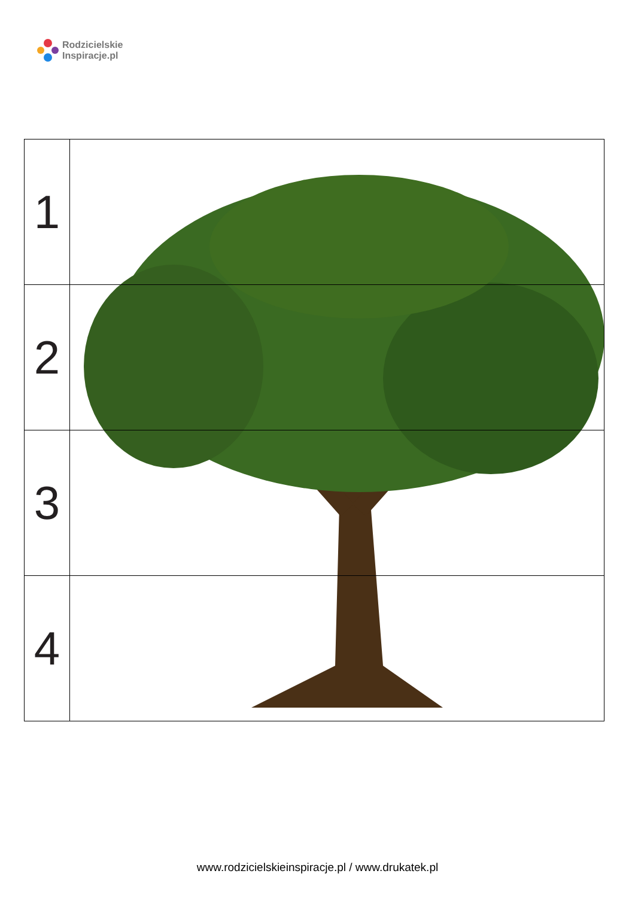Rodzicielskie
Inspiracje.pl
| 1 | |
| 2 | |
| 3 | |
| 4 | |
www.rodzicielskieinspiracje.pl / www.drukatek.pl